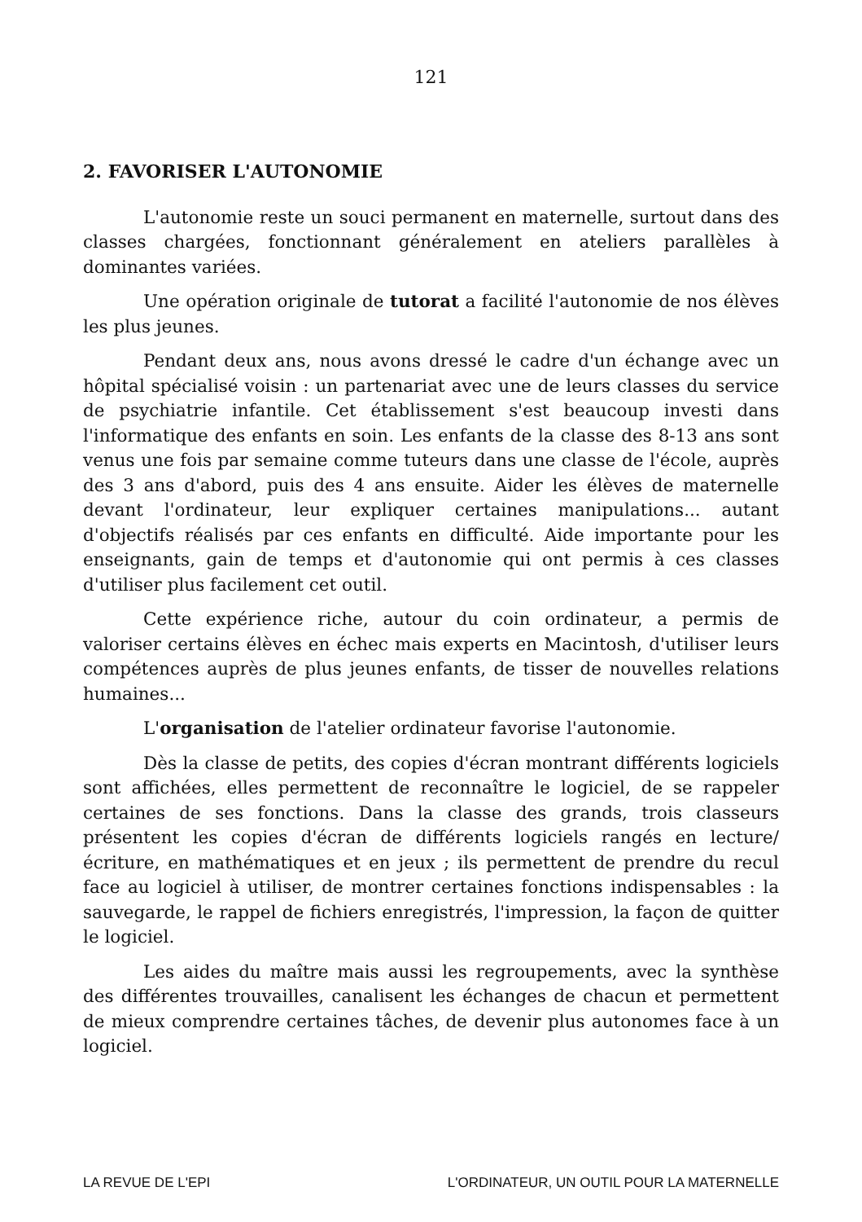121
2. FAVORISER L'AUTONOMIE
L'autonomie reste un souci permanent en maternelle, surtout dans des classes chargées, fonctionnant généralement en ateliers parallèles à dominantes variées.
Une opération originale de tutorat a facilité l'autonomie de nos élèves les plus jeunes.
Pendant deux ans, nous avons dressé le cadre d'un échange avec un hôpital spécialisé voisin : un partenariat avec une de leurs classes du service de psychiatrie infantile. Cet établissement s'est beaucoup investi dans l'informatique des enfants en soin. Les enfants de la classe des 8-13 ans sont venus une fois par semaine comme tuteurs dans une classe de l'école, auprès des 3 ans d'abord, puis des 4 ans ensuite. Aider les élèves de maternelle devant l'ordinateur, leur expliquer certaines manipula­tions... autant d'objectifs réalisés par ces enfants en difficulté. Aide importante pour les enseignants, gain de temps et d'autonomie qui ont permis à ces classes d'utiliser plus facilement cet outil.
Cette expérience riche, autour du coin ordinateur, a permis de valoriser certains élèves en échec mais experts en Macintosh, d'utiliser leurs compétences auprès de plus jeunes enfants, de tisser de nouvelles relations humaines...
L'organisation de l'atelier ordinateur favorise l'autonomie.
Dès la classe de petits, des copies d'écran montrant différents logiciels sont affichées, elles permettent de reconnaître le logiciel, de se rappeler certaines de ses fonctions. Dans la classe des grands, trois classeurs présentent les copies d'écran de différents logiciels rangés en lecture/écriture, en mathématiques et en jeux ; ils permettent de prendre du recul face au logiciel à utiliser, de montrer certaines fonctions indispensables : la sauvegarde, le rappel de fichiers enregistrés, l'impression, la façon de quitter le logiciel.
Les aides du maître mais aussi les regroupements, avec la synthèse des différentes trouvailles, canalisent les échanges de chacun et permettent de mieux comprendre certaines tâches, de devenir plus autonomes face à un logiciel.
LA REVUE DE L'EPI L'ORDINATEUR, UN OUTIL POUR LA MATERNELLE